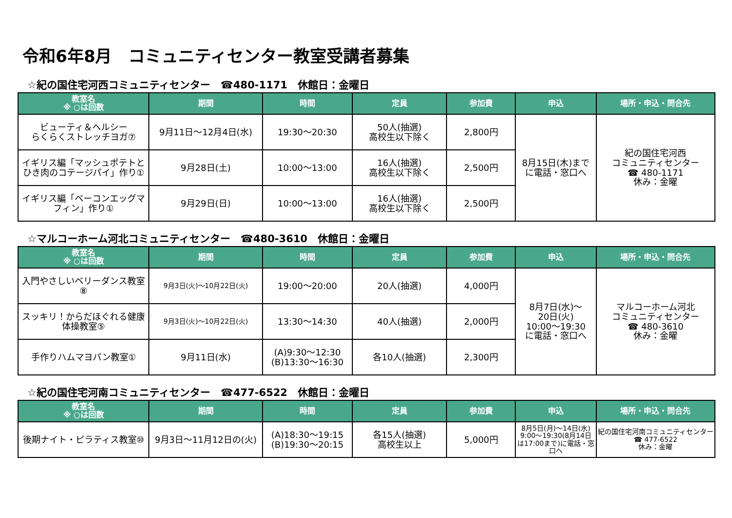令和6年8月　コミュニティセンター教室受講者募集
☆紀の国住宅河西コミュニティセンター　☎480-1171　休館日：金曜日
| 教室名 ※ ○は回数 | 期間 | 時間 | 定員 | 参加費 | 申込 | 場所・申込・問合先 |
| --- | --- | --- | --- | --- | --- | --- |
| ビューティ＆ヘルシー らくらくストレッチヨガ⑦ | 9月11日～12月4日(水) | 19:30～20:30 | 50人(抽選) 高校生以下除く | 2,800円 | 8月15日(木)まで に電話・窓口へ | 紀の国住宅河西 コミュニティセンター ☎ 480-1171 休み：金曜 |
| イギリス編「マッシュポテトとひき肉のコテージパイ」作り① | 9月28日(土) | 10:00～13:00 | 16人(抽選) 高校生以下除く | 2,500円 | | |
| イギリス編「ベーコンエッグマフィン」作り① | 9月29日(日) | 10:00～13:00 | 16人(抽選) 高校生以下除く | 2,500円 | | |
☆マルコーホーム河北コミュニティセンター　☎480-3610　休館日：金曜日
| 教室名 ※ ○は回数 | 期間 | 時間 | 定員 | 参加費 | 申込 | 場所・申込・問合先 |
| --- | --- | --- | --- | --- | --- | --- |
| 入門やさしいベリーダンス教室⑧ | 9月3日(火)～10月22日(火) | 19:00～20:00 | 20人(抽選) | 4,000円 | 8月7日(水)～ 20日(火) 10:00～19:30 に電話・窓口へ | マルコーホーム河北 コミュニティセンター ☎ 480-3610 休み：金曜 |
| スッキリ！からだほぐれる健康体操教室⑤ | 9月3日(火)～10月22日(火) | 13:30～14:30 | 40人(抽選) | 2,000円 | | |
| 手作りハムマヨパン教室① | 9月11日(水) | (A)9:30～12:30 (B)13:30～16:30 | 各10人(抽選) | 2,300円 | | |
☆紀の国住宅河南コミュニティセンター　☎477-6522　休館日：金曜日
| 教室名 ※ ○は回数 | 期間 | 時間 | 定員 | 参加費 | 申込 | 場所・申込・問合先 |
| --- | --- | --- | --- | --- | --- | --- |
| 後期ナイト・ピラティス教室⑩ | 9月3日～11月12日の(火) | (A)18:30～19:15 (B)19:30～20:15 | 各15人(抽選) 高校生以上 | 5,000円 | 8月5日(月)～14日(水) 9:00～19:30(8月14日は17:00まで)に電話・窓口へ | 紀の国住宅河南コミュニティセンター ☎ 477-6522 休み：金曜 |